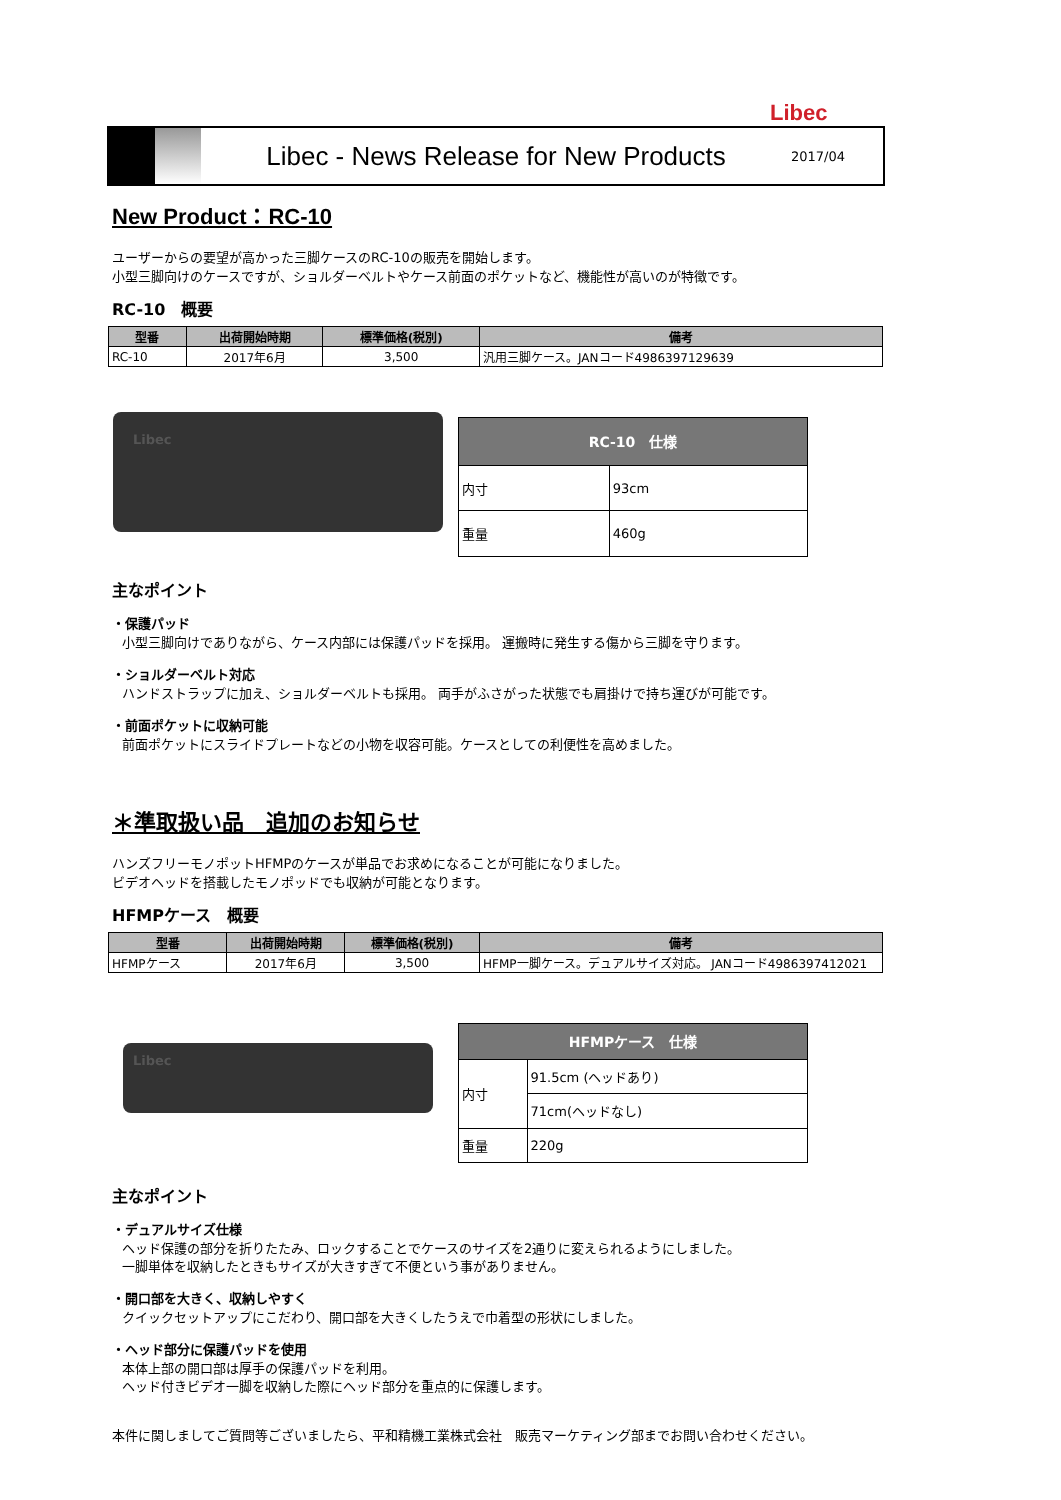Libec
Libec - News Release for New Products
2017/04
New Product：RC-10
ユーザーからの要望が高かった三脚ケースのRC-10の販売を開始します。
小型三脚向けのケースですが、ショルダーベルトやケース前面のポケットなど、機能性が高いのが特徴です。
RC-10　概要
| 型番 | 出荷開始時期 | 標準価格(税別) | 備考 |
| --- | --- | --- | --- |
| RC-10 | 2017年6月 | 3,500 | 汎用三脚ケース。JANコード4986397129639 |
Libec
| RC-10 仕様 | |
| --- | --- |
| 内寸 | 93cm |
| 重量 | 460g |
主なポイント
・保護パッド
小型三脚向けでありながら、ケース内部には保護パッドを採用。 運搬時に発生する傷から三脚を守ります。
・ショルダーベルト対応
ハンドストラップに加え、ショルダーベルトも採用。 両手がふさがった状態でも肩掛けで持ち運びが可能です。
・前面ポケットに収納可能
前面ポケットにスライドプレートなどの小物を収容可能。ケースとしての利便性を高めました。
＊準取扱い品　追加のお知らせ
ハンズフリーモノポットHFMPのケースが単品でお求めになることが可能になりました。
ビデオヘッドを搭載したモノポッドでも収納が可能となります。
HFMPケース　概要
| 型番 | 出荷開始時期 | 標準価格(税別) | 備考 |
| --- | --- | --- | --- |
| HFMPケース | 2017年6月 | 3,500 | HFMP一脚ケース。デュアルサイズ対応。 JANコード4986397412021 |
Libec
| HFMPケース 仕様 | |
| --- | --- |
| 内寸 | 91.5cm (ヘッドあり) |
| | 71cm(ヘッドなし) |
| 重量 | 220g |
主なポイント
・デュアルサイズ仕様
ヘッド保護の部分を折りたたみ、ロックすることでケースのサイズを2通りに変えられるようにしました。
一脚単体を収納したときもサイズが大きすぎて不便という事がありません。
・開口部を大きく、収納しやすく
クイックセットアップにこだわり、開口部を大きくしたうえで巾着型の形状にしました。
・ヘッド部分に保護パッドを使用
本体上部の開口部は厚手の保護パッドを利用。
ヘッド付きビデオ一脚を収納した際にヘッド部分を重点的に保護します。
本件に関しましてご質問等ございましたら、平和精機工業株式会社　販売マーケティング部までお問い合わせください。